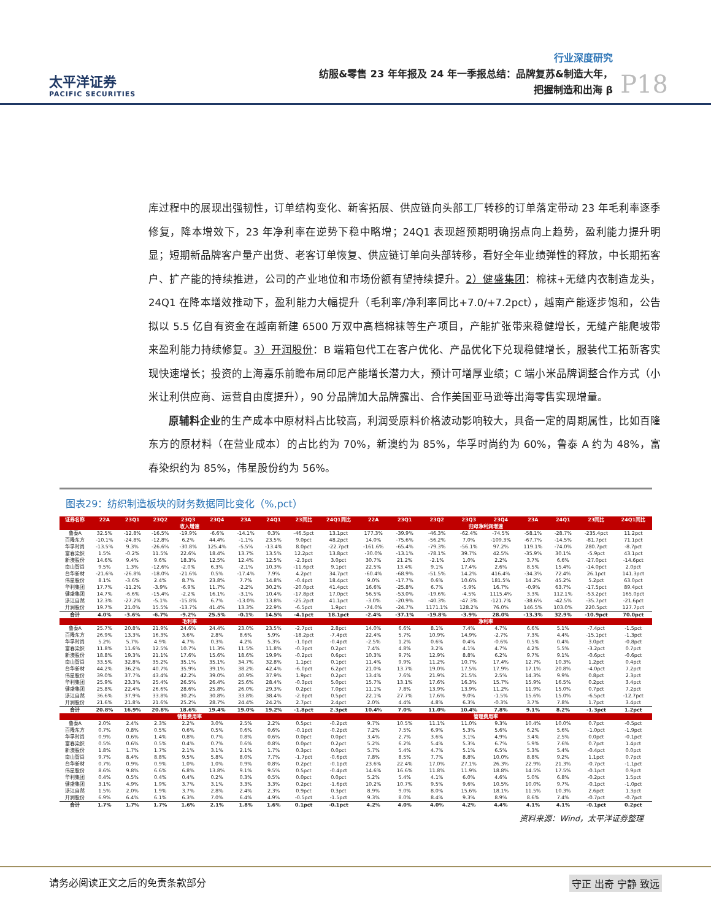太平洋证券
PACIFIC SECURITIES
行业深度研究
纺服&零售 23 年年报及 24 年一季报总结：品牌复苏&制造大年，
把握制造和出海 β
P18
库过程中的展现出强韧性，订单结构变化、新客拓展、供应链向头部工厂转移的订单落定带动 23 年毛利率逐季修复，降本增效下，23 年净利率在逆势下稳中略增；24Q1 表现超预期明确拐点向上趋势，盈利能力提升明显；短期新品牌客户量产出货、老客订单恢复、供应链订单向头部转移，看好全年业绩弹性的释放，中长期拓客户、扩产能的持续推进，公司的产业地位和市场份额有望持续提升。2）健盛集团：棉袜+无缝内衣制造龙头，24Q1 在降本增效推动下，盈利能力大幅提升（毛利率/净利率同比+7.0/+7.2pct），越南产能逐步饱和，公告拟以 5.5 亿自有资金在越南新建 6500 万双中高档棉袜等生产项目，产能扩张带来稳健增长，无缝产能爬坡带来盈利能力持续修复。3）开润股份：B 端箱包代工在客户优化、产品优化下兑现稳健增长，服装代工拓新客实现快速增长；投资的上海嘉乐前瞻布局印尼产能增长潜力大，预计可增厚业绩；C 端小米品牌调整合作方式（小米让利供应商、运营自由度提升），90 分品牌加大品牌露出、合作美国亚马逊等出海零售实现增量。
  原辅料企业的生产成本中原材料占比较高，利润受原料价格波动影响较大，具备一定的周期属性，比如百隆东方的原材料（在营业成本）的占比约为 70%，新澳约为 85%，华孚时尚约为 60%，鲁泰 A 约为 48%，富春染织约为 85%，伟星股份约为 56%。
图表29：纺织制造板块的财务数据同比变化（%,pct）
| 证券名称 | 22A | 23Q1 | 23Q2 | 23Q3 | 23Q4 | 23A | 24Q1 | 23同比 | 24Q1同比 | 22A | 23Q1 | 23Q2 | 23Q3 | 23Q4 | 23A | 24Q1 | 23同比 | 24Q1同比 |
| --- | --- | --- | --- | --- | --- | --- | --- | --- | --- | --- | --- | --- | --- | --- | --- | --- | --- | --- |
| 收入增速 | | | | | | | | | 归母净利润增速 | | | | | | | | | |
| 鲁泰A | 32.5% | -12.8% | -16.5% | -19.9% | -6.6% | -14.1% | 0.3% | -46.5pct | 13.1pct | 177.3% | -39.9% | -46.3% | -62.4% | -74.5% | -58.1% | -28.7% | -235.4pct | 11.2pct |
| 百隆东方 | -10.1% | -24.8% | -12.8% | 6.2% | 44.4% | -1.1% | 23.5% | 9.0pct | 48.2pct | 14.0% | -75.6% | -56.2% | 7.0% | -109.3% | -67.7% | -14.5% | -81.7pct | 71.1pct |
| 华孚时尚 | -13.5% | 9.3% | -26.6% | -30.8% | 125.4% | -5.5% | -13.4% | 8.0pct | -22.7pct | -161.6% | -65.4% | -79.3% | -56.1% | 97.2% | 119.1% | -74.0% | 280.7pct | -8.7pct |
| 富春染织 | 1.5% | -0.2% | 11.5% | 22.6% | 18.4% | 13.7% | 13.5% | 12.2pct | 13.8pct | -30.0% | -13.1% | -78.1% | 39.7% | 42.5% | -35.9% | 30.1% | -5.9pct | 43.1pct |
| 新澳股份 | 14.6% | 9.4% | 9.6% | 18.3% | 12.5% | 12.4% | 12.5% | -2.3pct | 3.0pct | 30.7% | 21.2% | -2.1% | 1.0% | 2.2% | 3.7% | 6.6% | -27.0pct | -14.6pct |
| 南山智尚 | 9.5% | 1.3% | -12.6% | -2.0% | 6.3% | -2.1% | 10.3% | -11.6pct | 9.1pct | 22.5% | 13.4% | 9.1% | 17.4% | 2.6% | 8.5% | 15.4% | -14.0pct | 2.0pct |
| 台华新材 | -21.6% | -26.8% | -18.0% | -21.6% | 0.5% | -17.4% | 7.9% | 4.2pct | 34.7pct | -60.4% | -68.9% | -51.5% | 14.2% | 416.4% | -34.3% | 72.4% | 26.1pct | 141.3pct |
| 伟星股份 | 8.1% | -3.6% | 2.4% | 8.7% | 23.8% | 7.7% | 14.8% | -0.4pct | 18.4pct | 9.0% | -17.7% | 0.6% | 10.6% | 181.5% | 14.2% | 45.2% | 5.2pct | 63.0pct |
| 华利集团 | 17.7% | -11.2% | -3.9% | -6.9% | 11.7% | -2.2% | 30.2% | -20.0pct | 41.4pct | 16.6% | -25.8% | 6.7% | -5.9% | 16.7% | -0.9% | 63.7% | -17.5pct | 89.4pct |
| 健盛集团 | 14.7% | -6.6% | -15.4% | -2.2% | 16.1% | -3.1% | 10.4% | -17.8pct | 17.0pct | 56.5% | -53.0% | -19.6% | -4.5% | 1115.4% | 3.3% | 112.1% | -53.2pct | 165.0pct |
| 浙江自然 | 12.3% | -27.2% | -5.1% | -15.8% | 6.7% | -13.0% | 13.8% | -25.2pct | 41.1pct | -3.0% | -20.9% | -40.3% | -47.3% | -121.7% | -38.6% | -42.5% | -35.7pct | -21.6pct |
| 开润股份 | 19.7% | 21.0% | 15.5% | -13.7% | 41.4% | 13.3% | 22.9% | -6.5pct | 1.9pct | -74.0% | -24.7% | 1171.1% | 128.2% | 76.0% | 146.5% | 103.0% | 220.5pct | 127.7pct |
| 合计 | 4.0% | -3.6% | -6.7% | -9.2% | 25.5% | -0.1% | 14.5% | -4.1pct | 18.1pct | -2.4% | -37.1% | -19.8% | -3.9% | 28.0% | -13.3% | 32.9% | -10.9pct | 70.0pct |
| 毛利率 | | | | | | | | | 净利率 | | | | | | | | | |
| 鲁泰A | 25.7% | 20.8% | 21.9% | 24.6% | 24.4% | 23.0% | 23.5% | -2.7pct | 2.8pct | 14.0% | 6.6% | 8.1% | 7.4% | 4.7% | 6.6% | 5.1% | -7.4pct | -1.5pct |
| 百隆东方 | 26.9% | 13.3% | 16.3% | 3.6% | 2.8% | 8.6% | 5.9% | -18.2pct | -7.4pct | 22.4% | 5.7% | 10.9% | 14.9% | -2.7% | 7.3% | 4.4% | -15.1pct | -1.3pct |
| 华孚时尚 | 5.2% | 5.7% | 4.9% | 4.7% | 0.3% | 4.2% | 5.3% | -1.0pct | -0.4pct | -2.5% | 1.2% | 0.6% | 0.4% | -0.6% | 0.5% | 0.4% | 3.0pct | -0.8pct |
| 富春染织 | 11.8% | 11.6% | 12.5% | 10.7% | 11.3% | 11.5% | 11.8% | -0.3pct | 0.2pct | 7.4% | 4.8% | 3.2% | 4.1% | 4.7% | 4.2% | 5.5% | -3.2pct | 0.7pct |
| 新澳股份 | 18.8% | 19.3% | 21.1% | 17.6% | 15.6% | 18.6% | 19.9% | -0.2pct | 0.6pct | 10.3% | 9.7% | 12.9% | 8.8% | 6.2% | 9.7% | 9.1% | -0.6pct | -0.6pct |
| 南山智尚 | 33.5% | 32.8% | 35.2% | 35.1% | 35.1% | 34.7% | 32.8% | 1.1pct | 0.1pct | 11.4% | 9.9% | 11.2% | 10.7% | 17.4% | 12.7% | 10.3% | 1.2pct | 0.4pct |
| 台华新材 | 44.2% | 36.2% | 40.7% | 35.9% | 39.1% | 38.2% | 42.4% | -6.0pct | 6.2pct | 21.0% | 13.7% | 19.0% | 17.5% | 17.9% | 17.1% | 20.8% | -4.0pct | 7.2pct |
| 伟星股份 | 39.0% | 37.7% | 43.4% | 42.2% | 39.0% | 40.9% | 37.9% | 1.9pct | 0.2pct | 13.4% | 7.6% | 21.9% | 21.5% | 2.5% | 14.3% | 9.9% | 0.8pct | 2.3pct |
| 华利集团 | 25.9% | 23.3% | 25.4% | 26.5% | 26.4% | 25.6% | 28.4% | -0.3pct | 5.0pct | 15.7% | 13.1% | 17.6% | 16.3% | 15.7% | 15.9% | 16.5% | 0.2pct | 3.4pct |
| 健盛集团 | 25.8% | 22.4% | 26.6% | 28.6% | 25.8% | 26.0% | 29.3% | 0.2pct | 7.0pct | 11.1% | 7.8% | 13.9% | 13.9% | 11.2% | 11.9% | 15.0% | 0.7pct | 7.2pct |
| 浙江自然 | 36.6% | 37.9% | 33.8% | 30.2% | 30.8% | 33.8% | 38.4% | -2.8pct | 0.5pct | 22.1% | 27.7% | 17.6% | 9.0% | -1.5% | 15.6% | 15.0% | -6.5pct | -12.7pct |
| 开润股份 | 21.6% | 21.8% | 21.6% | 25.2% | 28.7% | 24.4% | 24.2% | 2.7pct | 2.4pct | 2.0% | 4.4% | 4.8% | 6.3% | -0.3% | 3.7% | 7.8% | 1.7pct | 3.4pct |
| 合计 | 20.8% | 16.9% | 20.8% | 18.6% | 19.4% | 19.0% | 19.2% | -1.8pct | 2.3pct | 10.4% | 7.0% | 11.0% | 10.4% | 7.8% | 9.1% | 8.2% | -1.3pct | 1.2pct |
| 销售费用率 | | | | | | | | | 管理费用率 | | | | | | | | | |
| 鲁泰A | 2.0% | 2.4% | 2.3% | 2.2% | 3.0% | 2.5% | 2.2% | 0.5pct | -0.2pct | 9.7% | 10.5% | 11.1% | 11.0% | 9.3% | 10.4% | 10.0% | 0.7pct | -0.5pct |
| 百隆东方 | 0.7% | 0.8% | 0.5% | 0.6% | 0.5% | 0.6% | 0.6% | -0.1pct | -0.2pct | 7.2% | 7.5% | 6.9% | 5.3% | 5.6% | 6.2% | 5.6% | -1.0pct | -1.9pct |
| 华孚时尚 | 0.9% | 0.6% | 1.4% | 0.8% | 0.7% | 0.8% | 0.6% | 0.0pct | 0.0pct | 3.4% | 2.7% | 3.6% | 3.1% | 4.9% | 3.4% | 2.5% | 0.0pct | -0.1pct |
| 富春染织 | 0.5% | 0.6% | 0.5% | 0.4% | 0.7% | 0.6% | 0.8% | 0.0pct | 0.2pct | 5.2% | 6.2% | 5.4% | 5.3% | 6.7% | 5.9% | 7.6% | 0.7pct | 1.4pct |
| 新澳股份 | 1.8% | 1.7% | 1.7% | 2.1% | 3.1% | 2.1% | 1.7% | 0.3pct | 0.0pct | 5.7% | 5.4% | 4.7% | 5.1% | 6.5% | 5.3% | 5.4% | -0.4pct | 0.0pct |
| 南山智尚 | 9.7% | 8.4% | 8.8% | 9.5% | 5.8% | 8.0% | 7.7% | -1.7pct | -0.6pct | 7.8% | 8.5% | 7.7% | 8.8% | 10.0% | 8.8% | 9.2% | 1.1pct | 0.7pct |
| 台华新材 | 0.7% | 0.9% | 0.9% | 1.0% | 1.0% | 0.9% | 0.8% | 0.2pct | -0.1pct | 23.6% | 22.4% | 17.0% | 27.1% | 26.3% | 22.9% | 21.3% | -0.7pct | -1.1pct |
| 伟星股份 | 8.6% | 9.8% | 6.6% | 6.8% | 13.8% | 9.1% | 9.5% | 0.5pct | -0.4pct | 14.6% | 16.6% | 11.8% | 11.9% | 18.8% | 14.5% | 17.5% | -0.1pct | 0.9pct |
| 华利集团 | 0.4% | 0.5% | 0.4% | 0.4% | 0.2% | 0.3% | 0.5% | 0.0pct | 0.0pct | 5.2% | 5.4% | 4.1% | 6.0% | 4.6% | 5.0% | 6.8% | -0.2pct | 1.5pct |
| 健盛集团 | 3.1% | 4.9% | 1.9% | 3.7% | 3.1% | 3.3% | 3.3% | 0.2pct | -1.6pct | 10.2% | 10.7% | 9.5% | 9.6% | 10.5% | 10.0% | 9.7% | -0.1pct | -1.0pct |
| 浙江自然 | 1.5% | 2.0% | 1.9% | 3.7% | 2.8% | 2.4% | 2.3% | 0.9pct | 0.3pct | 8.9% | 9.0% | 8.0% | 15.6% | 18.1% | 11.5% | 10.3% | 2.6pct | 1.3pct |
| 开润股份 | 6.9% | 6.4% | 6.1% | 6.3% | 7.0% | 6.4% | 4.9% | -0.5pct | -1.5pct | 9.3% | 8.0% | 8.4% | 9.3% | 8.9% | 8.6% | 7.4% | -0.7pct | -0.7pct |
| 合计 | 1.7% | 1.7% | 1.7% | 1.6% | 2.1% | 1.8% | 1.6% | 0.1pct | -0.1pct | 4.2% | 4.0% | 4.0% | 4.2% | 4.4% | 4.1% | 4.1% | -0.1pct | 0.2pct |
资料来源：Wind，太平洋证券整理
请务必阅读正文之后的免责条款部分 守正 出奇 宁静 致远